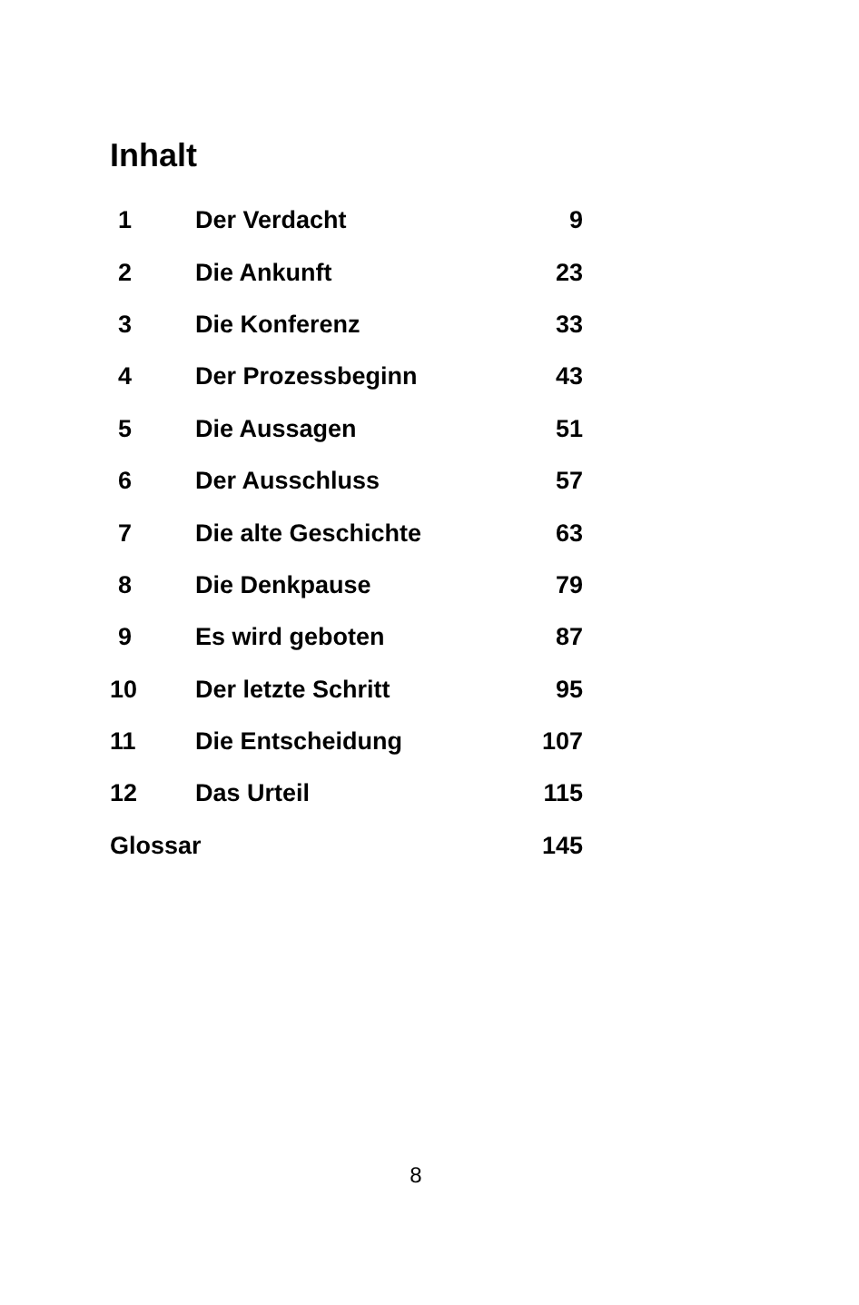Inhalt
| 1 | Der Verdacht | 9 |
| 2 | Die Ankunft | 23 |
| 3 | Die Konferenz | 33 |
| 4 | Der Prozessbeginn | 43 |
| 5 | Die Aussagen | 51 |
| 6 | Der Ausschluss | 57 |
| 7 | Die alte Geschichte | 63 |
| 8 | Die Denkpause | 79 |
| 9 | Es wird geboten | 87 |
| 10 | Der letzte Schritt | 95 |
| 11 | Die Entscheidung | 107 |
| 12 | Das Urteil | 115 |
| Glossar | | 145 |
8